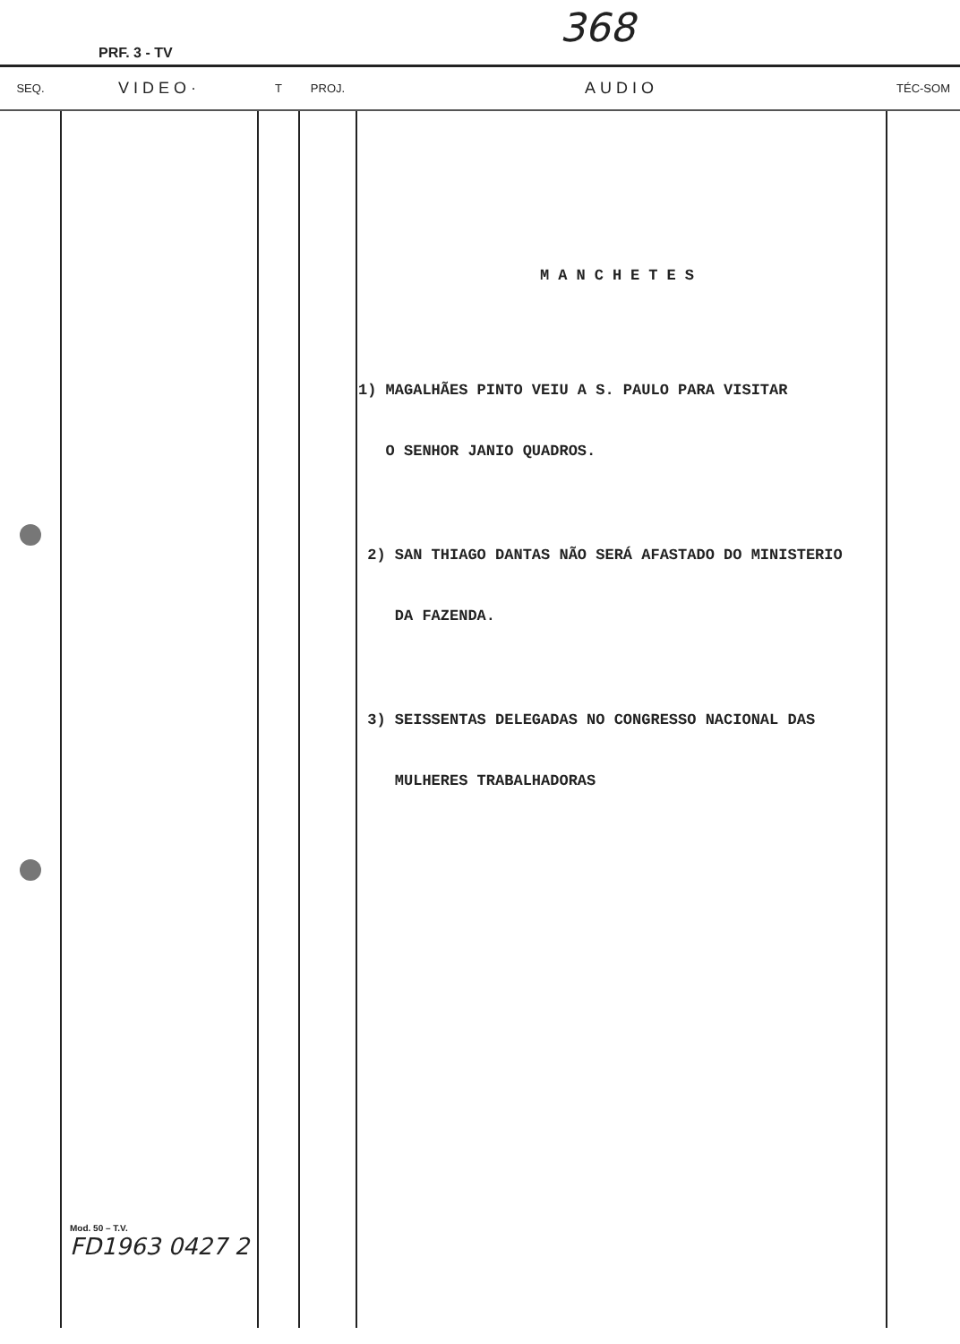368
PRF. 3 - TV
| SEQ. | VIDEO· | T | PROJ. | AUDIO | TÉC-SOM |
| --- | --- | --- | --- | --- | --- |
| | Mod. 50 – T.V. FD1963 0427 2 | | | MANCHETES 1) MAGALHÃES PINTO VEIU A S. PAULO PARA VISITAR O SENHOR JANIO QUADROS. 2) SAN THIAGO DANTAS NÃO SERÁ AFASTADO DO MINISTERIO DA FAZENDA. 3) SEISSENTAS DELEGADAS NO CONGRESSO NACIONAL DAS MULHERES TRABALHADORAS | |